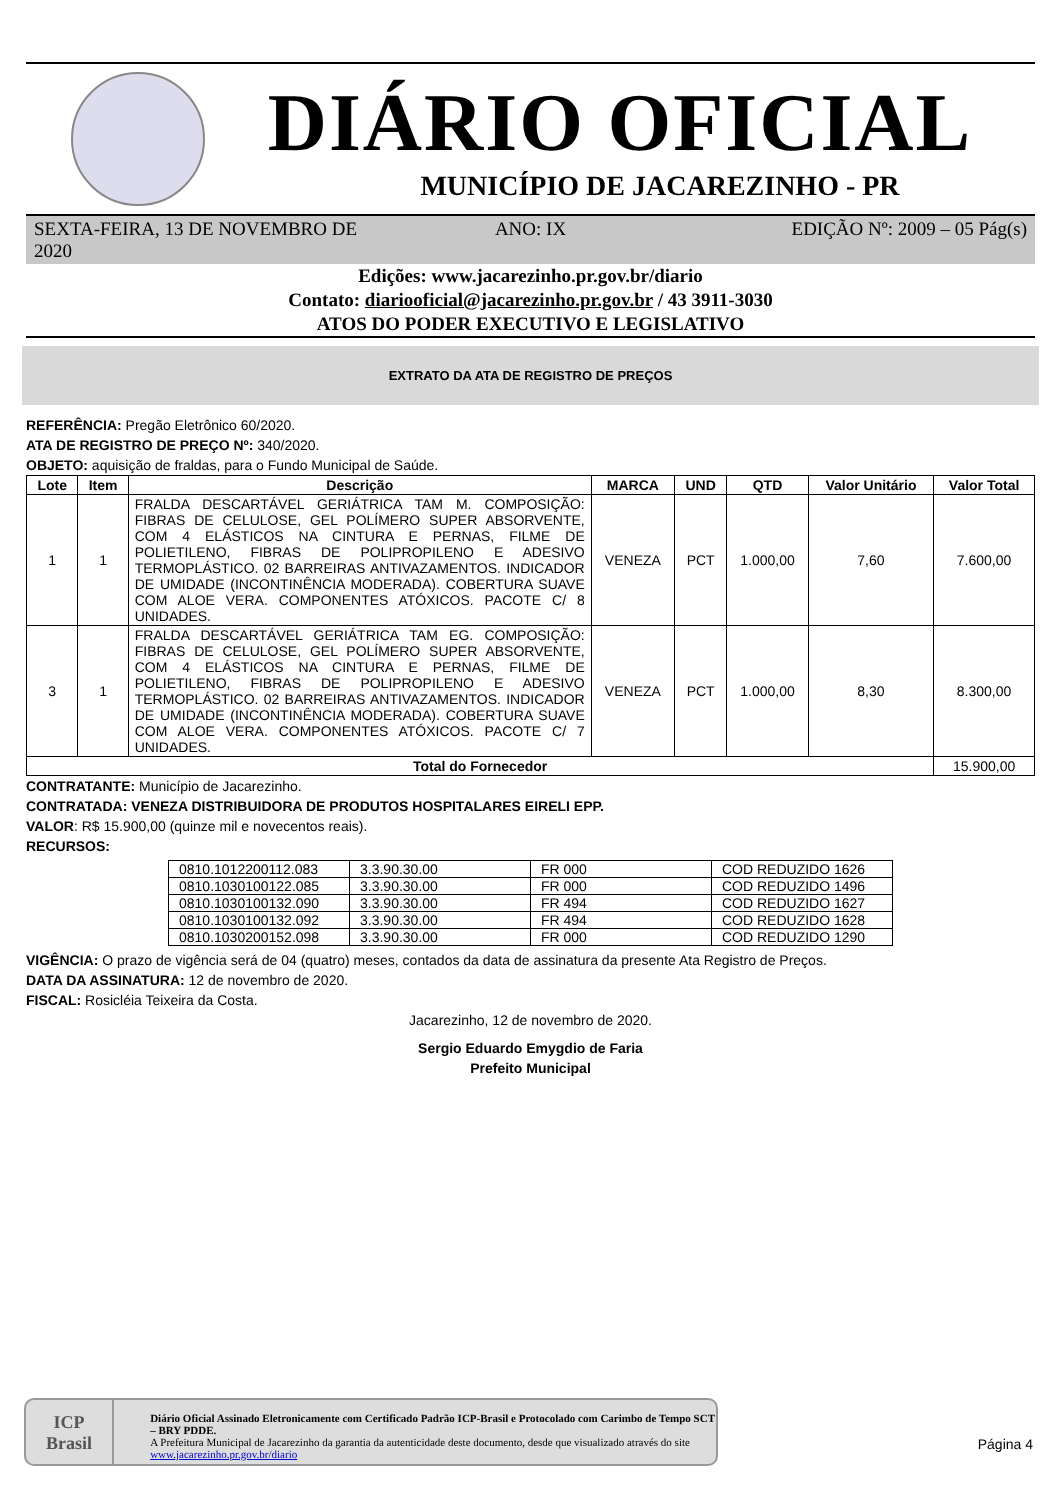DIÁRIO OFICIAL
MUNICÍPIO DE JACAREZINHO - PR
SEXTA-FEIRA, 13 DE NOVEMBRO DE 2020
ANO: IX EDIÇÃO Nº: 2009 – 05 Pág(s)
Edições: www.jacarezinho.pr.gov.br/diario
Contato: diariooficial@jacarezinho.pr.gov.br / 43 3911-3030
ATOS DO PODER EXECUTIVO E LEGISLATIVO
EXTRATO DA ATA DE REGISTRO DE PREÇOS
REFERÊNCIA: Pregão Eletrônico 60/2020.
ATA DE REGISTRO DE PREÇO Nº: 340/2020.
OBJETO: aquisição de fraldas, para o Fundo Municipal de Saúde.
| Lote | Item | Descrição | MARCA | UND | QTD | Valor Unitário | Valor Total |
| --- | --- | --- | --- | --- | --- | --- | --- |
| 1 | 1 | FRALDA DESCARTÁVEL GERIÁTRICA TAM M. COMPOSIÇÃO: FIBRAS DE CELULOSE, GEL POLÍMERO SUPER ABSORVENTE, COM 4 ELÁSTICOS NA CINTURA E PERNAS, FILME DE POLIETILENO, FIBRAS DE POLIPROPILENO E ADESIVO TERMOPLÁSTICO. 02 BARREIRAS ANTIVAZAMENTOS. INDICADOR DE UMIDADE (INCONTINÊNCIA MODERADA). COBERTURA SUAVE COM ALOE VERA. COMPONENTES ATÓXICOS. PACOTE C/ 8 UNIDADES. | VENEZA | PCT | 1.000,00 | 7,60 | 7.600,00 |
| 3 | 1 | FRALDA DESCARTÁVEL GERIÁTRICA TAM EG. COMPOSIÇÃO: FIBRAS DE CELULOSE, GEL POLÍMERO SUPER ABSORVENTE, COM 4 ELÁSTICOS NA CINTURA E PERNAS, FILME DE POLIETILENO, FIBRAS DE POLIPROPILENO E ADESIVO TERMOPLÁSTICO. 02 BARREIRAS ANTIVAZAMENTOS. INDICADOR DE UMIDADE (INCONTINÊNCIA MODERADA). COBERTURA SUAVE COM ALOE VERA. COMPONENTES ATÓXICOS. PACOTE C/ 7 UNIDADES. | VENEZA | PCT | 1.000,00 | 8,30 | 8.300,00 |
| Total do Fornecedor | | | | | | | 15.900,00 |
CONTRATANTE: Município de Jacarezinho.
CONTRATADA: VENEZA DISTRIBUIDORA DE PRODUTOS HOSPITALARES EIRELI EPP.
VALOR: R$ 15.900,00 (quinze mil e novecentos reais).
RECURSOS:
| 0810.1012200112.083 | 3.3.90.30.00 | FR 000 | COD REDUZIDO 1626 |
| 0810.1030100122.085 | 3.3.90.30.00 | FR 000 | COD REDUZIDO 1496 |
| 0810.1030100132.090 | 3.3.90.30.00 | FR 494 | COD REDUZIDO 1627 |
| 0810.1030100132.092 | 3.3.90.30.00 | FR 494 | COD REDUZIDO 1628 |
| 0810.1030200152.098 | 3.3.90.30.00 | FR 000 | COD REDUZIDO 1290 |
VIGÊNCIA: O prazo de vigência será de 04 (quatro) meses, contados da data de assinatura da presente Ata Registro de Preços.
DATA DA ASSINATURA: 12 de novembro de 2020.
FISCAL: Rosicléia Teixeira da Costa.
Jacarezinho, 12 de novembro de 2020.
Sergio Eduardo Emygdio de Faria
Prefeito Municipal
ICP
Brasil
Diário Oficial Assinado Eletronicamente com Certificado Padrão ICP-Brasil e Protocolado com Carimbo de Tempo SCT – BRY PDDE.
A Prefeitura Municipal de Jacarezinho da garantia da autenticidade deste documento, desde que visualizado através do site www.jacarezinho.pr.gov.br/diario
Página 4